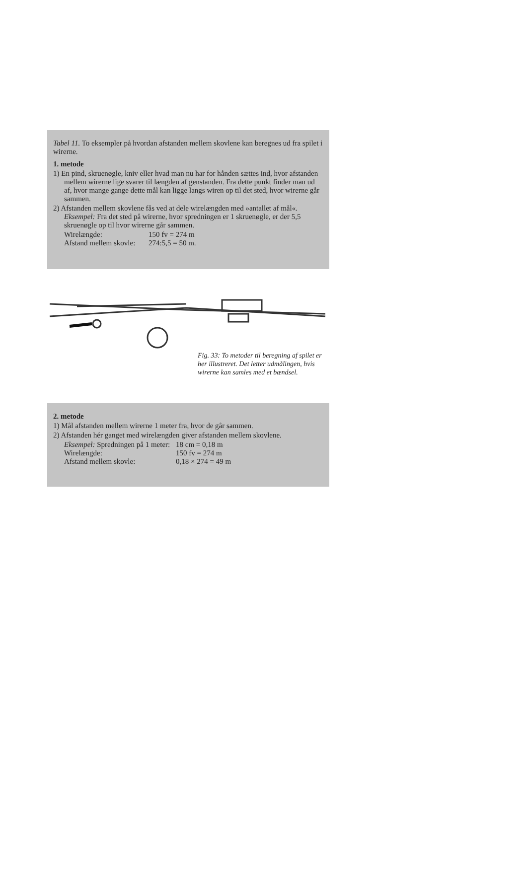Tabel 11. To eksempler på hvordan afstanden mellem skovlene kan beregnes ud fra spilet i wirerne.
1. metode
1) En pind, skruenøgle, kniv eller hvad man nu har for hånden sættes ind, hvor afstanden mellem wirerne lige svarer til længden af genstanden. Fra dette punkt finder man ud af, hvor mange gange dette mål kan ligge langs wiren op til det sted, hvor wirerne går sammen.
2) Afstanden mellem skovlene fås ved at dele wirelængden med »antallet af mål«. Eksempel: Fra det sted på wirerne, hvor spredningen er 1 skruenøgle, er der 5,5 skruenøgle op til hvor wirerne går sammen.
Wirelængde: 150 fv = 274 m Afstand mellem skovle: 274:5,5 = 50 m.
Fig. 33: To metoder til beregning af spilet er her illustreret. Det letter udmålingen, hvis wirerne kan samles med et bændsel.
2. metode
1) Mål afstanden mellem wirerne 1 meter fra, hvor de går sammen.
2) Afstanden hér ganget med wirelængden giver afstanden mellem skovlene.
Eksempel: Spredningen på 1 meter: 18 cm = 0,18 m Wirelængde: 150 fv = 274 m Afstand mellem skovle: 0,18 × 274 = 49 m